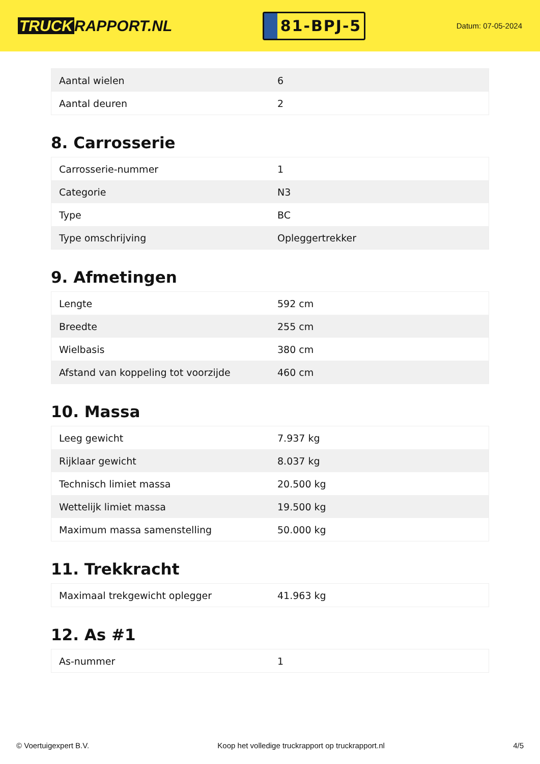TRUCK RAPPORT.NL
81-BPJ-5
Datum: 07-05-2024
| Aantal wielen | 6 |
| Aantal deuren | 2 |
8. Carrosserie
| Carrosserie-nummer | 1 |
| Categorie | N3 |
| Type | BC |
| Type omschrijving | Opleggertrekker |
9. Afmetingen
| Lengte | 592 cm |
| Breedte | 255 cm |
| Wielbasis | 380 cm |
| Afstand van koppeling tot voorzijde | 460 cm |
10. Massa
| Leeg gewicht | 7.937 kg |
| Rijklaar gewicht | 8.037 kg |
| Technisch limiet massa | 20.500 kg |
| Wettelijk limiet massa | 19.500 kg |
| Maximum massa samenstelling | 50.000 kg |
11. Trekkracht
| Maximaal trekgewicht oplegger | 41.963 kg |
12. As #1
| As-nummer | 1 |
© Voertuigexpert B.V. Koop het volledige truckrapport op truckrapport.nl 4/5